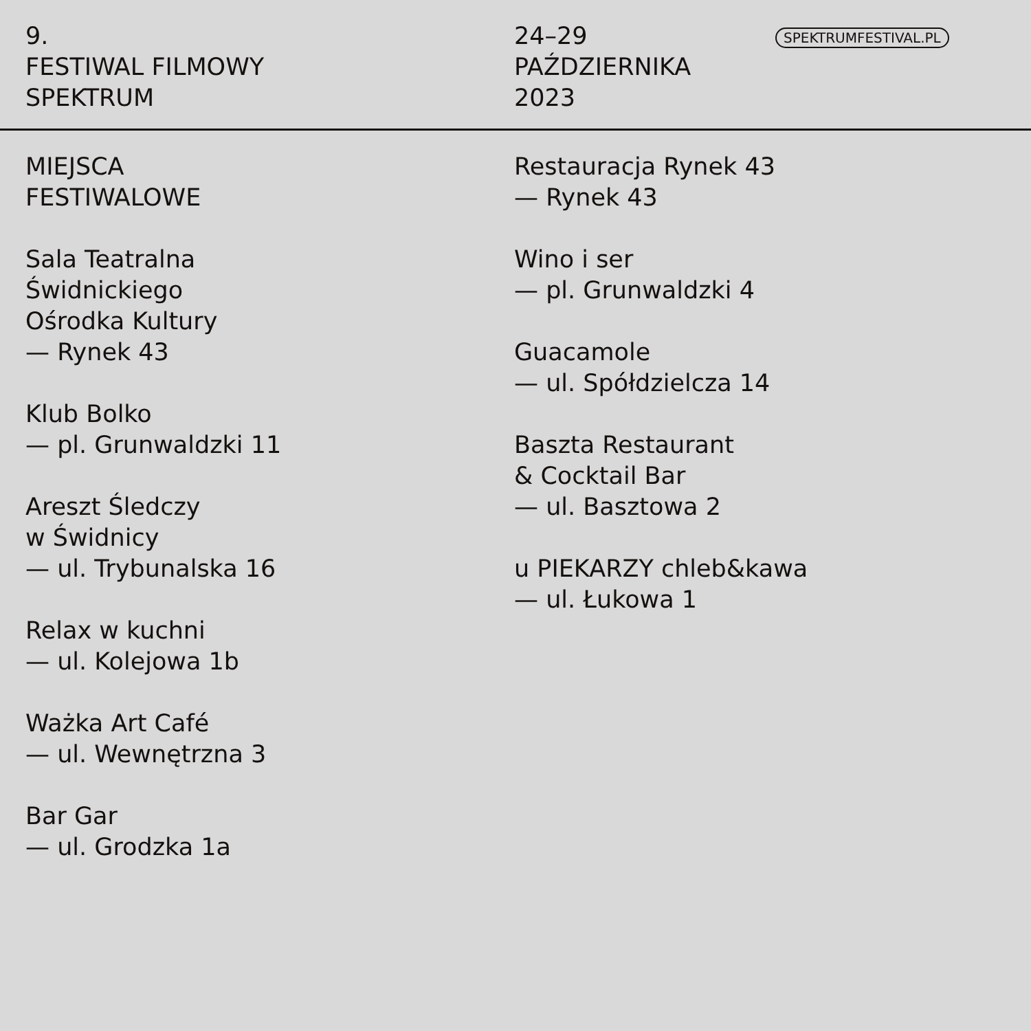9.
FESTIWAL FILMOWY
SPEKTRUM
24–29
PAŹDZIERNIKA
2023
SPEKTRUMFESTIVAL.PL
MIEJSCA
FESTIWALOWE
Sala Teatralna
Świdnickiego
Ośrodka Kultury
— Rynek 43
Klub Bolko
— pl. Grunwaldzki 11
Areszt Śledczy
w Świdnicy
— ul. Trybunalska 16
Relax w kuchni
— ul. Kolejowa 1b
Ważka Art Café
— ul. Wewnętrzna 3
Bar Gar
— ul. Grodzka 1a
Restauracja Rynek 43
— Rynek 43
Wino i ser
— pl. Grunwaldzki 4
Guacamole
— ul. Spółdzielcza 14
Baszta Restaurant
& Cocktail Bar
— ul. Basztowa 2
u PIEKARZY chleb&kawa
— ul. Łukowa 1